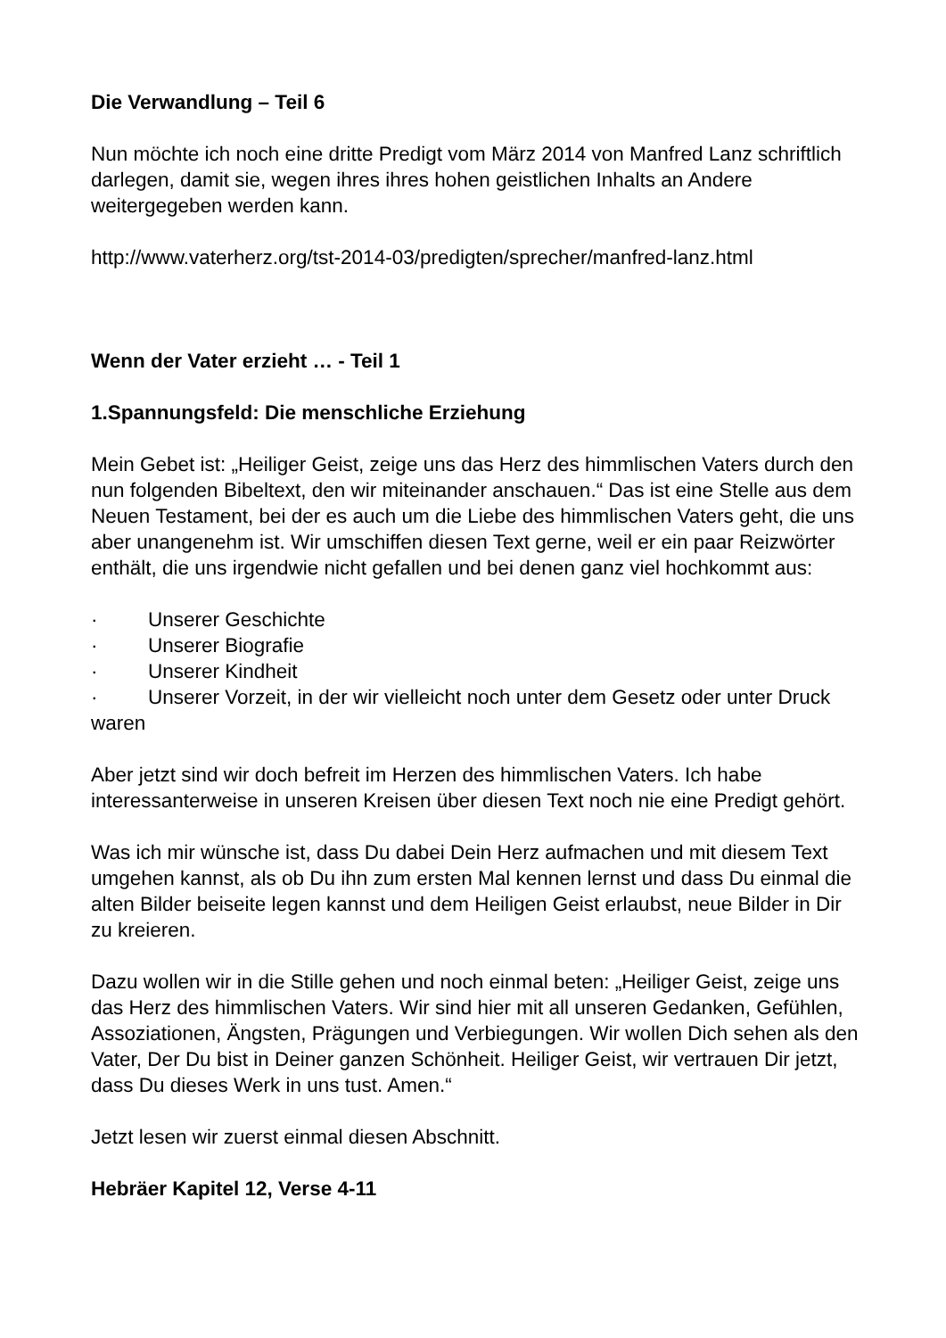Die Verwandlung – Teil 6
Nun möchte ich noch eine dritte Predigt vom März 2014 von Manfred Lanz schriftlich darlegen, damit sie, wegen ihres ihres hohen geistlichen Inhalts an Andere weitergegeben werden kann.
http://www.vaterherz.org/tst-2014-03/predigten/sprecher/manfred-lanz.html
Wenn der Vater erzieht … - Teil 1
1.Spannungsfeld: Die menschliche Erziehung
Mein Gebet ist: „Heiliger Geist, zeige uns das Herz des himmlischen Vaters durch den nun folgenden Bibeltext, den wir miteinander anschauen.“ Das ist eine Stelle aus dem Neuen Testament, bei der es auch um die Liebe des himmlischen Vaters geht, die uns aber unangenehm ist. Wir umschiffen diesen Text gerne, weil er ein paar Reizwörter enthält, die uns irgendwie nicht gefallen und bei denen ganz viel hochkommt aus:
· Unserer Geschichte
· Unserer Biografie
· Unserer Kindheit
· Unserer Vorzeit, in der wir vielleicht noch unter dem Gesetz oder unter Druck waren
Aber jetzt sind wir doch befreit im Herzen des himmlischen Vaters. Ich habe interessanterweise in unseren Kreisen über diesen Text noch nie eine Predigt gehört.
Was ich mir wünsche ist, dass Du dabei Dein Herz aufmachen und mit diesem Text umgehen kannst, als ob Du ihn zum ersten Mal kennen lernst und dass Du einmal die alten Bilder beiseite legen kannst und dem Heiligen Geist erlaubst, neue Bilder in Dir zu kreieren.
Dazu wollen wir in die Stille gehen und noch einmal beten: „Heiliger Geist, zeige uns das Herz des himmlischen Vaters. Wir sind hier mit all unseren Gedanken, Gefühlen, Assoziationen, Ängsten, Prägungen und Verbiegungen. Wir wollen Dich sehen als den Vater, Der Du bist in Deiner ganzen Schönheit. Heiliger Geist, wir vertrauen Dir jetzt, dass Du dieses Werk in uns tust. Amen.“
Jetzt lesen wir zuerst einmal diesen Abschnitt.
Hebräer Kapitel 12, Verse 4-11